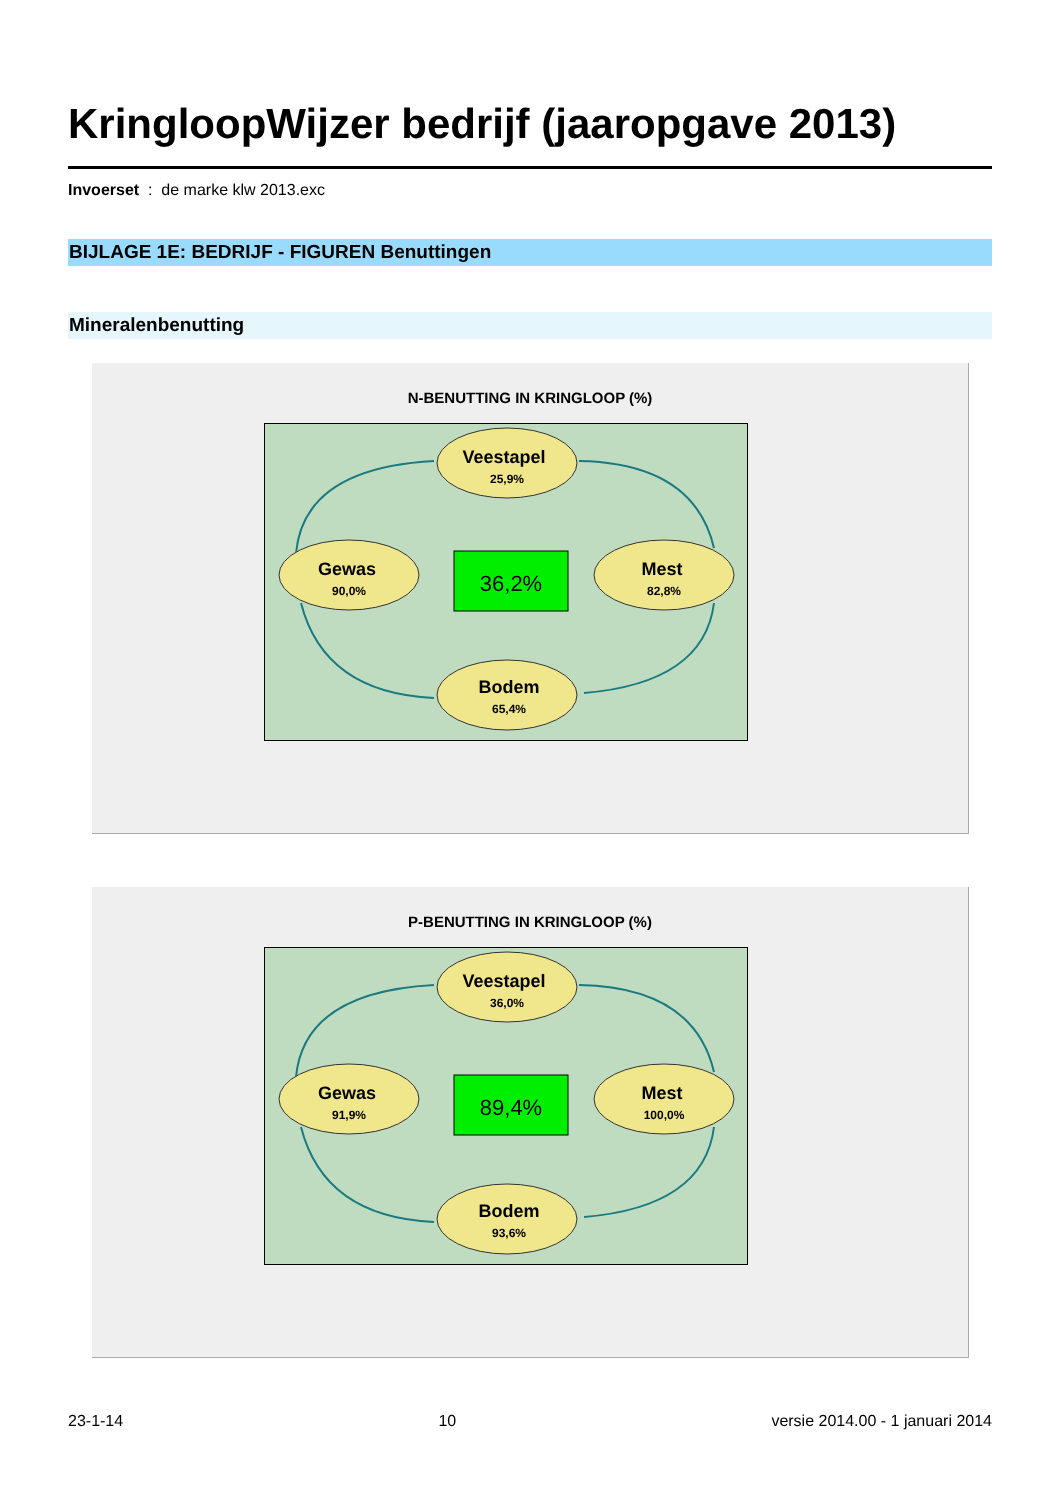KringloopWijzer bedrijf (jaaropgave 2013)
Invoerset : de marke klw 2013.exc
BIJLAGE 1E: BEDRIJF - FIGUREN Benuttingen
Mineralenbenutting
N-BENUTTING IN KRINGLOOP (%)
Veestapel
25,9%
Gewas
90,0%
Mest
82,8%
Bodem
65,4%
36,2%
P-BENUTTING IN KRINGLOOP (%)
Veestapel
36,0%
Gewas
91,9%
Mest
100,0%
Bodem
93,6%
89,4%
23-1-14 10 versie 2014.00 - 1 januari 2014